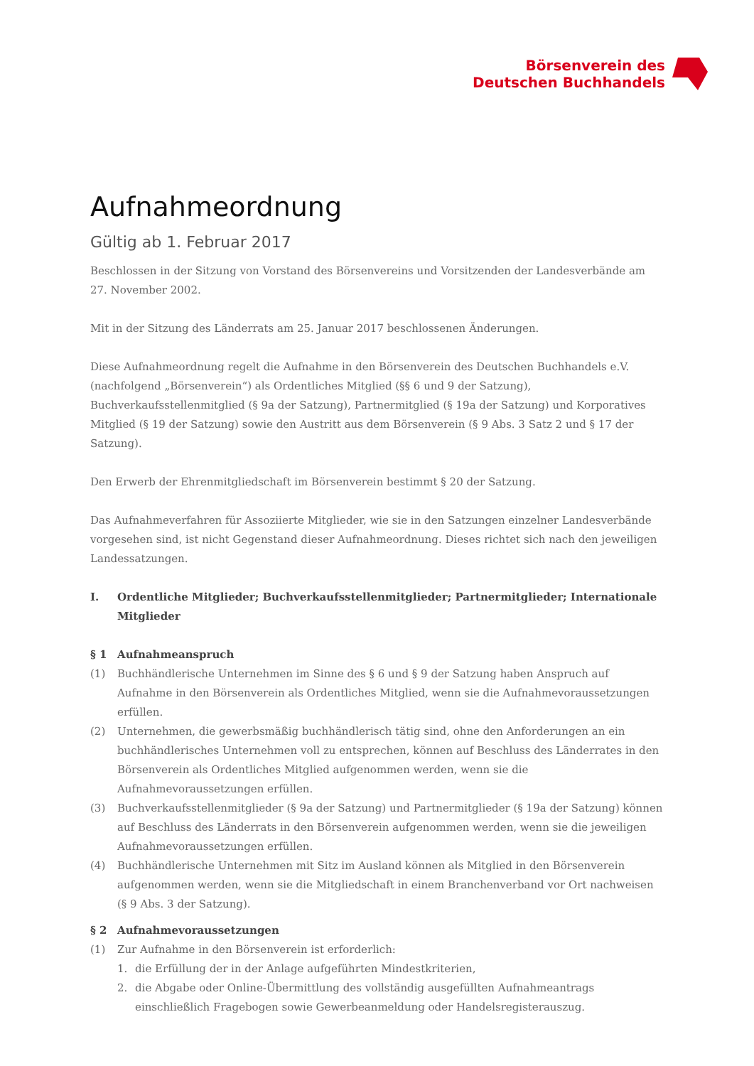Börsenverein des
Deutschen Buchhandels
Aufnahmeordnung
Gültig ab 1. Februar 2017
Beschlossen in der Sitzung von Vorstand des Börsenvereins und Vorsitzenden der Landesverbände am 27. November 2002.
Mit in der Sitzung des Länderrats am 25. Januar 2017 beschlossenen Änderungen.
Diese Aufnahmeordnung regelt die Aufnahme in den Börsenverein des Deutschen Buchhandels e.V. (nachfolgend „Börsenverein“) als Ordentliches Mitglied (§§ 6 und 9 der Satzung), Buchverkaufsstellenmitglied (§ 9a der Satzung), Partnermitglied (§ 19a der Satzung) und Korporatives Mitglied (§ 19 der Satzung) sowie den Austritt aus dem Börsenverein (§ 9 Abs. 3 Satz 2 und § 17 der Satzung).
Den Erwerb der Ehrenmitgliedschaft im Börsenverein bestimmt § 20 der Satzung.
Das Aufnahmeverfahren für Assoziierte Mitglieder, wie sie in den Satzungen einzelner Landesverbände vorgesehen sind, ist nicht Gegenstand dieser Aufnahmeordnung. Dieses richtet sich nach den jeweiligen Landessatzungen.
I. Ordentliche Mitglieder; Buchverkaufsstellenmitglieder; Partnermitglieder; Internationale Mitglieder
§ 1 Aufnahmeanspruch
(1) Buchhändlerische Unternehmen im Sinne des § 6 und § 9 der Satzung haben Anspruch auf Aufnahme in den Börsenverein als Ordentliches Mitglied, wenn sie die Aufnahmevoraussetzungen erfüllen.
(2) Unternehmen, die gewerbsmäßig buchhändlerisch tätig sind, ohne den Anforderungen an ein buchhändlerisches Unternehmen voll zu entsprechen, können auf Beschluss des Länderrates in den Börsenverein als Ordentliches Mitglied aufgenommen werden, wenn sie die Aufnahmevoraussetzungen erfüllen.
(3) Buchverkaufsstellenmitglieder (§ 9a der Satzung) und Partnermitglieder (§ 19a der Satzung) können auf Beschluss des Länderrats in den Börsenverein aufgenommen werden, wenn sie die jeweiligen Aufnahmevoraussetzungen erfüllen.
(4) Buchhändlerische Unternehmen mit Sitz im Ausland können als Mitglied in den Börsenverein aufgenommen werden, wenn sie die Mitgliedschaft in einem Branchenverband vor Ort nachweisen (§ 9 Abs. 3 der Satzung).
§ 2 Aufnahmevoraussetzungen
(1) Zur Aufnahme in den Börsenverein ist erforderlich:
1. die Erfüllung der in der Anlage aufgeführten Mindestkriterien,
2. die Abgabe oder Online-Übermittlung des vollständig ausgefüllten Aufnahmeantrags einschließlich Fragebogen sowie Gewerbeanmeldung oder Handelsregisterauszug.